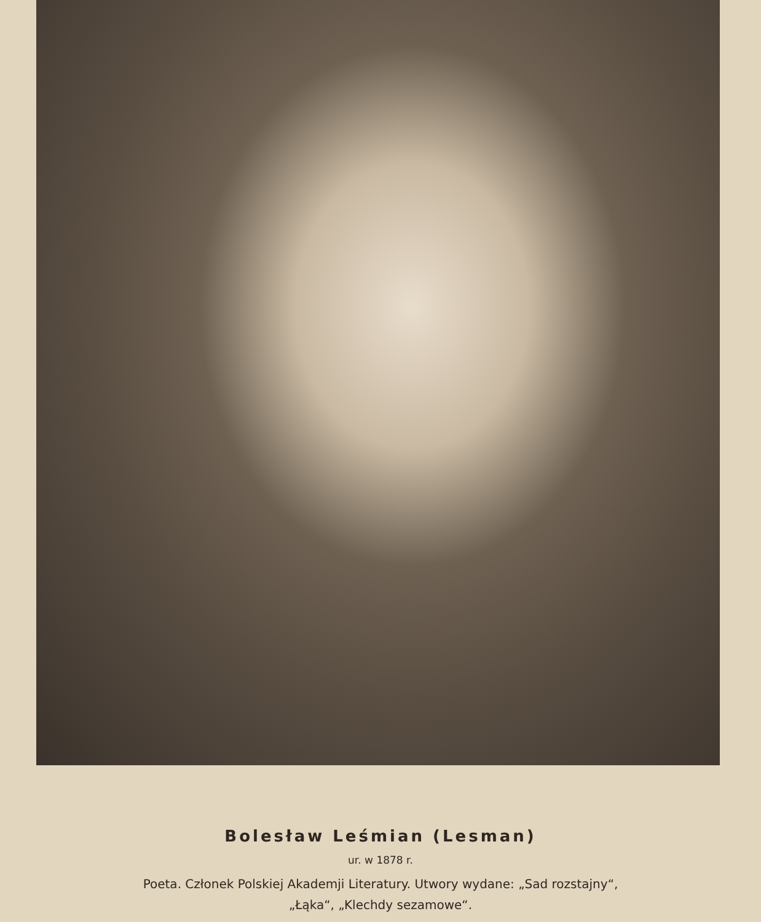Bolesław Leśmian (Lesman)
ur. w 1878 r.
Poeta. Członek Polskiej Akademji Literatury. Utwory wydane: „Sad rozstajny“,
„Łąka“, „Klechdy sezamowe“.